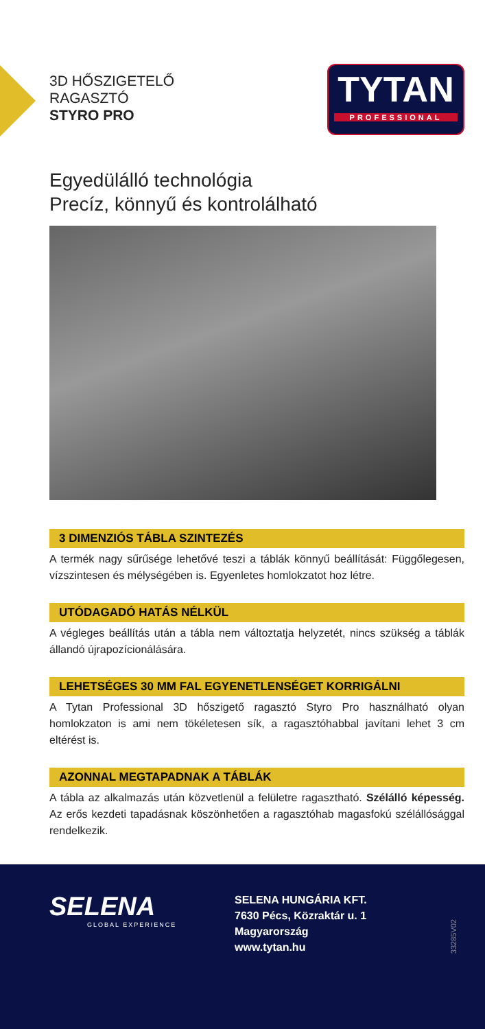3D HŐSZIGETELŐ
RAGASZTÓ
STYRO PRO
TYTAN
PROFESSIONAL
Egyedülálló technológia
Precíz, könnyű és kontrolálható
3 DIMENZIÓS TÁBLA SZINTEZÉS
A termék nagy sűrűsége lehetővé teszi a táblák könnyű beállítását: Függőlegesen, vízszintesen és mélységében is. Egyenletes homlokzatot hoz létre.
UTÓDAGADÓ HATÁS NÉLKÜL
A végleges beállítás után a tábla nem változtatja helyzetét, nincs szükség a táblák állandó újrapozícionálására.
LEHETSÉGES 30 MM FAL EGYENETLENSÉGET KORRIGÁLNI
A Tytan Professional 3D hőszigető ragasztó Styro Pro használható olyan homlokzaton is ami nem tökéletesen sík, a ragasztóhabbal javítani lehet 3 cm eltérést is.
AZONNAL MEGTAPADNAK A TÁBLÁK
A tábla az alkalmazás után közvetlenül a felületre ragasztható. Szélálló képesség. Az erős kezdeti tapadásnak köszönhetően a ragasztóhab magasfokú szélállósággal rendelkezik.
SELENA
GLOBAL EXPERIENCE
SELENA HUNGÁRIA KFT.
7630 Pécs, Közraktár u. 1
Magyarország
www.tytan.hu
33285V02